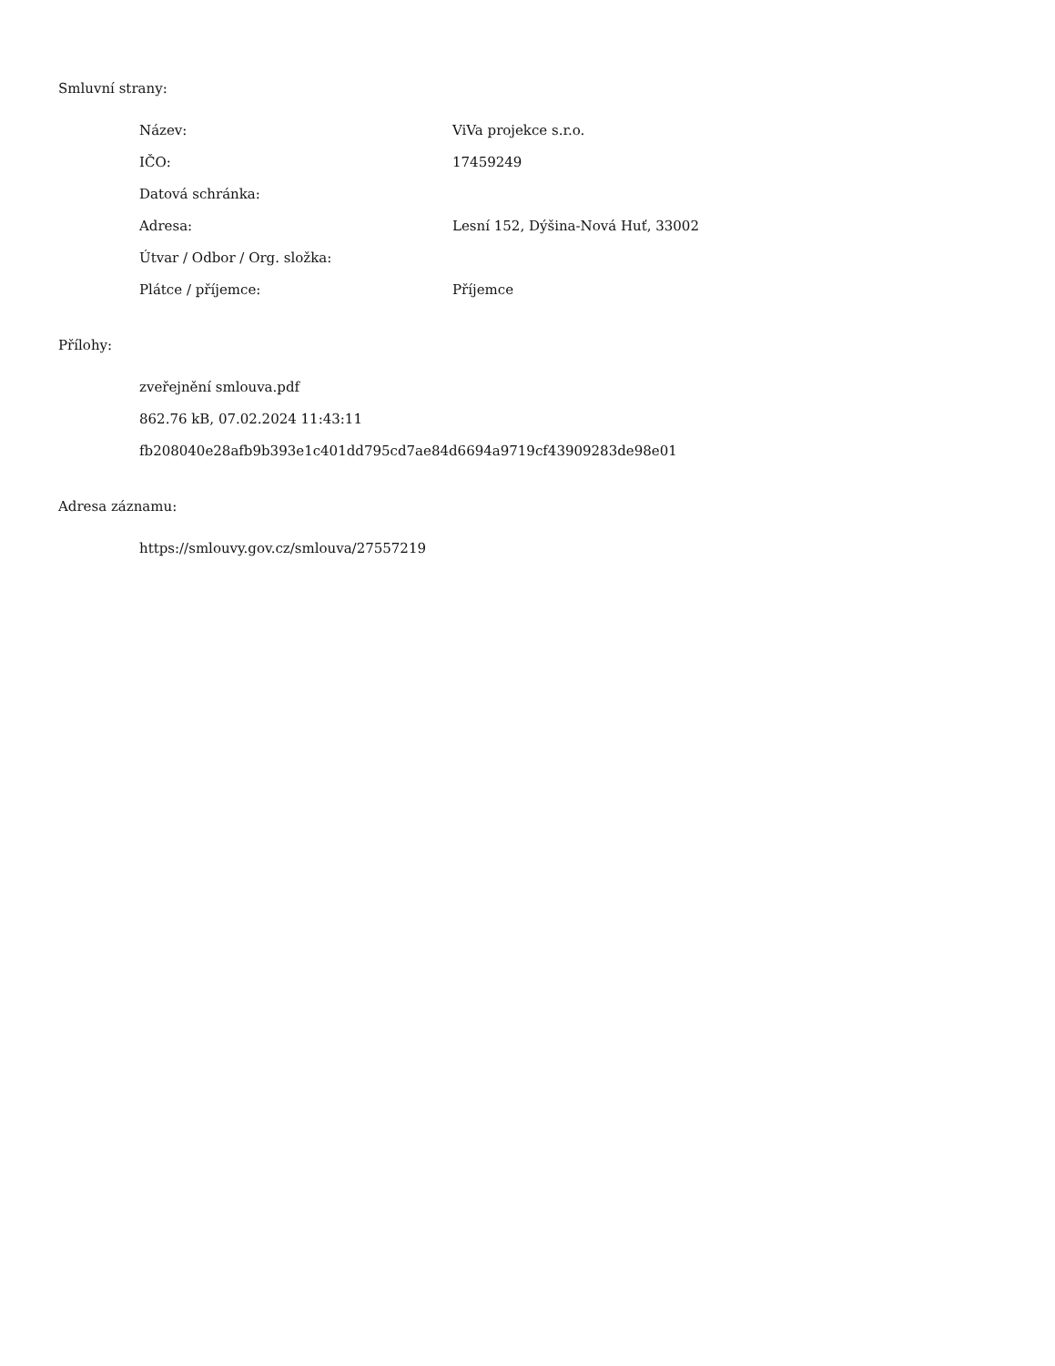Smluvní strany:
| Název: | ViVa projekce s.r.o. |
| IČO: | 17459249 |
| Datová schránka: | |
| Adresa: | Lesní 152, Dýšina-Nová Huť, 33002 |
| Útvar / Odbor / Org. složka: | |
| Plátce / příjemce: | Příjemce |
Přílohy:
zveřejnění smlouva.pdf
862.76 kB, 07.02.2024 11:43:11
fb208040e28afb9b393e1c401dd795cd7ae84d6694a9719cf43909283de98e01
Adresa záznamu:
https://smlouvy.gov.cz/smlouva/27557219